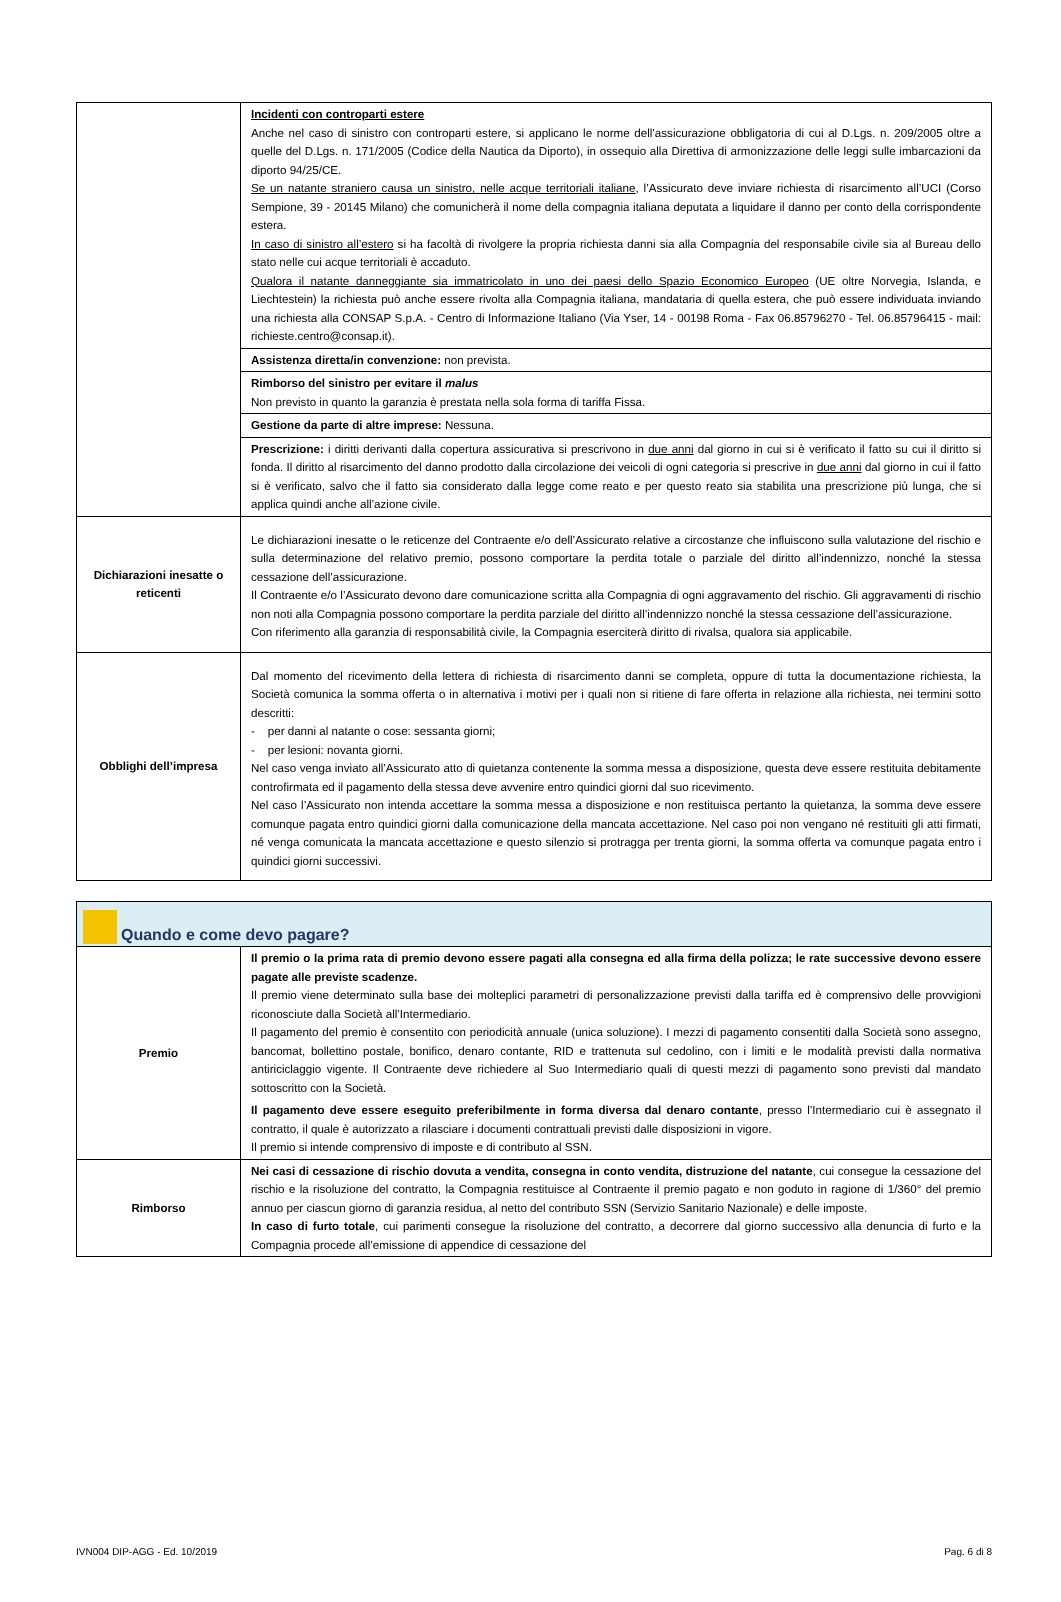| | Incidenti con controparti estere Anche nel caso di sinistro con controparti estere, si applicano le norme dell’assicurazione obbligatoria di cui al D.Lgs. n. 209/2005 oltre a quelle del D.Lgs. n. 171/2005 (Codice della Nautica da Diporto), in ossequio alla Direttiva di armonizzazione delle leggi sulle imbarcazioni da diporto 94/25/CE. Se un natante straniero causa un sinistro, nelle acque territoriali italiane , l’Assicurato deve inviare richiesta di risarcimento all’UCI (Corso Sempione, 39 - 20145 Milano) che comunicherà il nome della compagnia italiana deputata a liquidare il danno per conto della corrispondente estera. In caso di sinistro all’estero si ha facoltà di rivolgere la propria richiesta danni sia alla Compagnia del responsabile civile sia al Bureau dello stato nelle cui acque territoriali è accaduto. Qualora il natante danneggiante sia immatricolato in uno dei paesi dello Spazio Economico Europeo (UE oltre Norvegia, Islanda, e Liechtestein) la richiesta può anche essere rivolta alla Compagnia italiana, mandataria di quella estera, che può essere individuata inviando una richiesta alla CONSAP S.p.A. - Centro di Informazione Italiano (Via Yser, 14 - 00198 Roma - Fax 06.85796270 - Tel. 06.85796415 - mail: richieste.centro@consap.it). |
| | Assistenza diretta/in convenzione: non prevista. |
| | Rimborso del sinistro per evitare il malus Non previsto in quanto la garanzia è prestata nella sola forma di tariffa Fissa. |
| | Gestione da parte di altre imprese: Nessuna. |
| | Prescrizione: i diritti derivanti dalla copertura assicurativa si prescrivono in due anni dal giorno in cui si è verificato il fatto su cui il diritto si fonda. Il diritto al risarcimento del danno prodotto dalla circolazione dei veicoli di ogni categoria si prescrive in due anni dal giorno in cui il fatto si è verificato, salvo che il fatto sia considerato dalla legge come reato e per questo reato sia stabilita una prescrizione più lunga, che si applica quindi anche all’azione civile. |
| Dichiarazioni inesatte o reticenti | Le dichiarazioni inesatte o le reticenze del Contraente e/o dell’Assicurato relative a circostanze che influiscono sulla valutazione del rischio e sulla determinazione del relativo premio, possono comportare la perdita totale o parziale del diritto all’indennizzo, nonché la stessa cessazione dell’assicurazione. Il Contraente e/o l’Assicurato devono dare comunicazione scritta alla Compagnia di ogni aggravamento del rischio. Gli aggravamenti di rischio non noti alla Compagnia possono comportare la perdita parziale del diritto all’indennizzo nonché la stessa cessazione dell’assicurazione. Con riferimento alla garanzia di responsabilità civile, la Compagnia eserciterà diritto di rivalsa, qualora sia applicabile. |
| Obblighi dell’impresa | Dal momento del ricevimento della lettera di richiesta di risarcimento danni se completa, oppure di tutta la documentazione richiesta, la Società comunica la somma offerta o in alternativa i motivi per i quali non si ritiene di fare offerta in relazione alla richiesta, nei termini sotto descritti: - per danni al natante o cose: sessanta giorni; - per lesioni: novanta giorni. Nel caso venga inviato all’Assicurato atto di quietanza contenente la somma messa a disposizione, questa deve essere restituita debitamente controfirmata ed il pagamento della stessa deve avvenire entro quindici giorni dal suo ricevimento. Nel caso l’Assicurato non intenda accettare la somma messa a disposizione e non restituisca pertanto la quietanza, la somma deve essere comunque pagata entro quindici giorni dalla comunicazione della mancata accettazione. Nel caso poi non vengano né restituiti gli atti firmati, né venga comunicata la mancata accettazione e questo silenzio si protragga per trenta giorni, la somma offerta va comunque pagata entro i quindici giorni successivi. |
| Quando e come devo pagare? | |
| Premio | Il premio o la prima rata di premio devono essere pagati alla consegna ed alla firma della polizza; le rate successive devono essere pagate alle previste scadenze. Il premio viene determinato sulla base dei molteplici parametri di personalizzazione previsti dalla tariffa ed è comprensivo delle provvigioni riconosciute dalla Società all’Intermediario. Il pagamento del premio è consentito con periodicità annuale (unica soluzione). I mezzi di pagamento consentiti dalla Società sono assegno, bancomat, bollettino postale, bonifico, denaro contante, RID e trattenuta sul cedolino, con i limiti e le modalità previsti dalla normativa antiriciclaggio vigente. Il Contraente deve richiedere al Suo Intermediario quali di questi mezzi di pagamento sono previsti dal mandato sottoscritto con la Società. Il pagamento deve essere eseguito preferibilmente in forma diversa dal denaro contante , presso l’Intermediario cui è assegnato il contratto, il quale è autorizzato a rilasciare i documenti contrattuali previsti dalle disposizioni in vigore. Il premio si intende comprensivo di imposte e di contributo al SSN. |
| Rimborso | Nei casi di cessazione di rischio dovuta a vendita, consegna in conto vendita, distruzione del natante , cui consegue la cessazione del rischio e la risoluzione del contratto, la Compagnia restituisce al Contraente il premio pagato e non goduto in ragione di 1/360° del premio annuo per ciascun giorno di garanzia residua, al netto del contributo SSN (Servizio Sanitario Nazionale) e delle imposte. In caso di furto totale , cui parimenti consegue la risoluzione del contratto, a decorrere dal giorno successivo alla denuncia di furto e la Compagnia procede all’emissione di appendice di cessazione del |
IVN004 DIP-AGG - Ed. 10/2019 Pag. 6 di 8